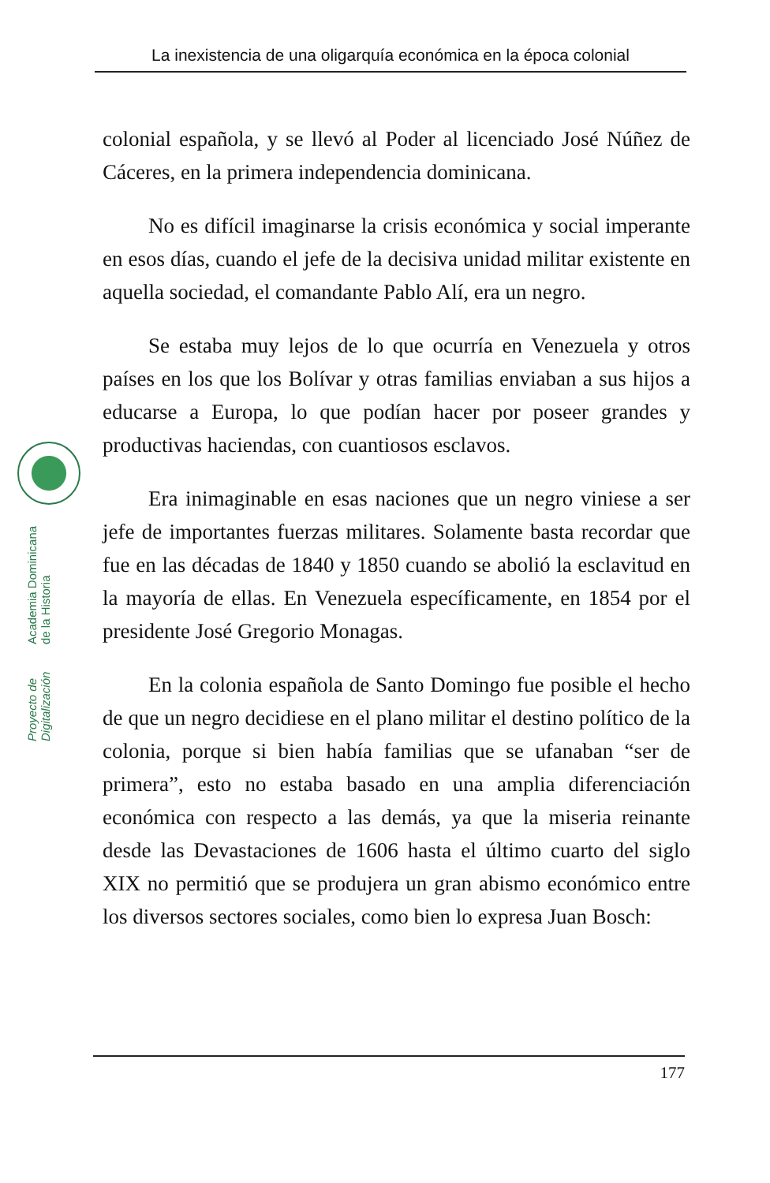La inexistencia de una oligarquía económica en la época colonial
Proyecto de Digitalización Academia Dominicana de la Historia
colonial española, y se llevó al Poder al licenciado José Núñez de Cáceres, en la primera independencia dominicana.
No es difícil imaginarse la crisis económica y social imperante en esos días, cuando el jefe de la decisiva unidad militar existente en aquella sociedad, el comandante Pablo Alí, era un negro.
Se estaba muy lejos de lo que ocurría en Venezuela y otros países en los que los Bolívar y otras familias enviaban a sus hijos a educarse a Europa, lo que podían hacer por poseer grandes y productivas haciendas, con cuantiosos esclavos.
Era inimaginable en esas naciones que un negro viniese a ser jefe de importantes fuerzas militares. Solamente basta recordar que fue en las décadas de 1840 y 1850 cuando se abolió la esclavitud en la mayoría de ellas. En Venezuela específicamente, en 1854 por el presidente José Gregorio Monagas.
En la colonia española de Santo Domingo fue posible el hecho de que un negro decidiese en el plano militar el destino político de la colonia, porque si bien había familias que se ufanaban “ser de primera”, esto no estaba basado en una amplia diferenciación económica con respecto a las demás, ya que la miseria reinante desde las Devastaciones de 1606 hasta el último cuarto del siglo XIX no permitió que se produjera un gran abismo económico entre los diversos sectores sociales, como bien lo expresa Juan Bosch:
177